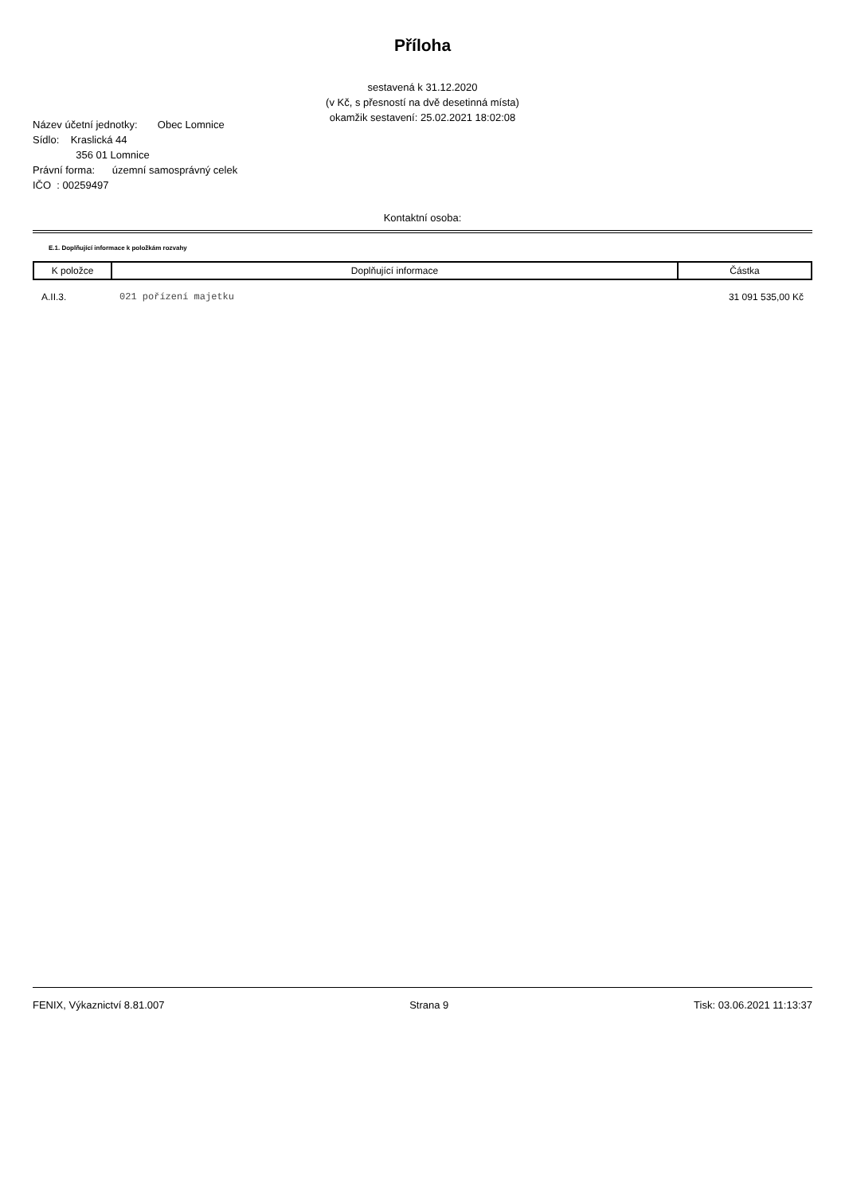Příloha
sestavená k 31.12.2020
(v Kč, s přesností na dvě desetinná místa)
okamžik sestavení: 25.02.2021 18:02:08
Název účetní jednotky: Obec Lomnice
Sídlo: Kraslická 44
356 01 Lomnice
Právní forma: územní samosprávný celek
IČO : 00259497
Kontaktní osoba:
E.1. Doplňující informace k položkám rozvahy
| K položce | Doplňující informace | Částka |
| --- | --- | --- |
| A.II.3. | 021 pořízení majetku | 31 091 535,00 Kč |
FENIX, Výkaznictví 8.81.007 Strana 9 Tisk: 03.06.2021 11:13:37